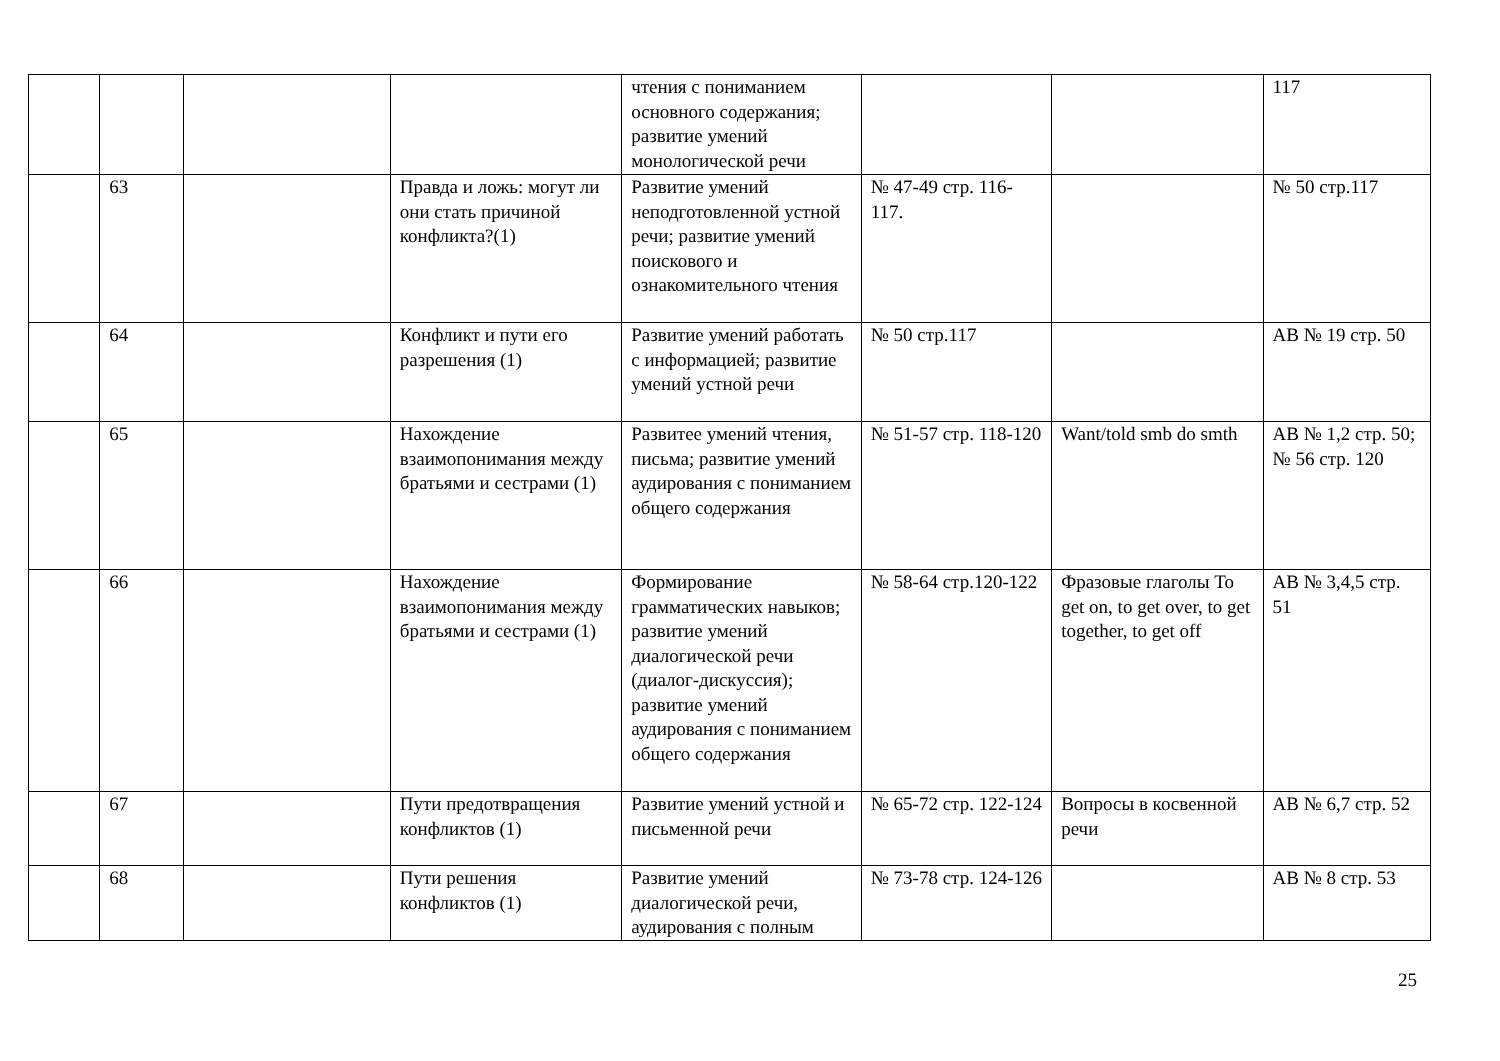| | | | | чтения с пониманием основного содержания; развитие умений монологической речи | | | 117 |
| | 63 | | Правда и ложь: могут ли они стать причиной конфликта?(1) | Развитие умений неподготовленной устной речи; развитие умений поискового и ознакомительного чтения | № 47-49 стр. 116-117. | | № 50 стр.117 |
| | 64 | | Конфликт и пути его разрешения (1) | Развитие умений работать с информацией; развитие умений устной речи | № 50 стр.117 | | АВ № 19 стр. 50 |
| | 65 | | Нахождение взаимопонимания между братьями и сестрами (1) | Развитее умений чтения, письма; развитие умений аудирования с пониманием общего содержания | № 51-57 стр. 118-120 | Want/told smb do smth | АВ № 1,2 стр. 50; № 56 стр. 120 |
| | 66 | | Нахождение взаимопонимания между братьями и сестрами (1) | Формирование грамматических навыков; развитие умений диалогической речи (диалог-дискуссия); развитие умений аудирования с пониманием общего содержания | № 58-64 стр.120-122 | Фразовые глаголы To get on, to get over, to get together, to get off | АВ № 3,4,5 стр. 51 |
| | 67 | | Пути предотвращения конфликтов (1) | Развитие умений устной и письменной речи | № 65-72 стр. 122-124 | Вопросы в косвенной речи | АВ № 6,7 стр. 52 |
| | 68 | | Пути решения конфликтов (1) | Развитие умений диалогической речи, аудирования с полным | № 73-78 стр. 124-126 | | АВ № 8 стр. 53 |
25